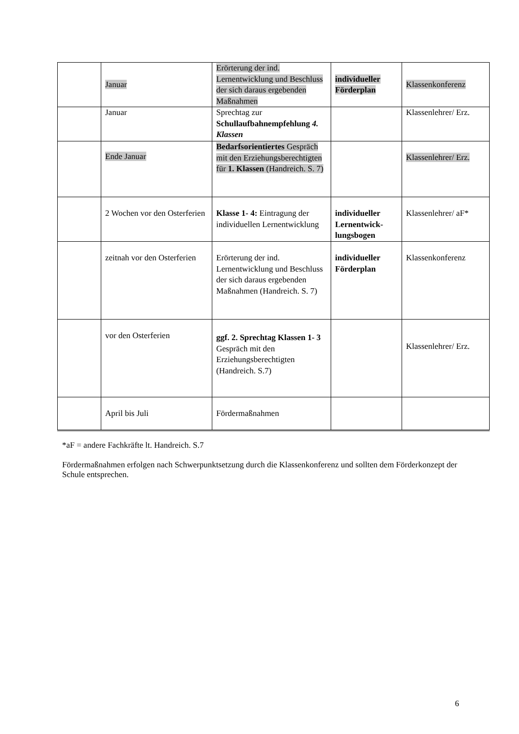| | Januar | Erörterung der ind. Lernentwicklung und Beschluss der sich daraus ergebenden Maßnahmen | individueller Förderplan | Klassenkonferenz |
| | Januar | Sprechtag zur Schullaufbahnempfehlung 4. Klassen | | Klassenlehrer/ Erz. |
| | Ende Januar | Bedarfsorientiertes Gespräch mit den Erziehungsberechtigten für 1. Klassen (Handreich. S. 7) | | Klassenlehrer/ Erz. |
| | 2 Wochen vor den Osterferien | Klasse 1- 4: Eintragung der individuellen Lernentwicklung | individueller Lernentwick-lungsbogen | Klassenlehrer/ aF* |
| | zeitnah vor den Osterferien | Erörterung der ind. Lernentwicklung und Beschluss der sich daraus ergebenden Maßnahmen (Handreich. S. 7) | individueller Förderplan | Klassenkonferenz |
| | vor den Osterferien | ggf. 2. Sprechtag Klassen 1- 3 Gespräch mit den Erziehungsberechtigten (Handreich. S.7) | | Klassenlehrer/ Erz. |
| | April bis Juli | Fördermaßnahmen | | |
*aF = andere Fachkräfte lt. Handreich. S.7
Fördermaßnahmen erfolgen nach Schwerpunktsetzung durch die Klassenkonferenz und sollten dem Förderkonzept der Schule entsprechen.
6